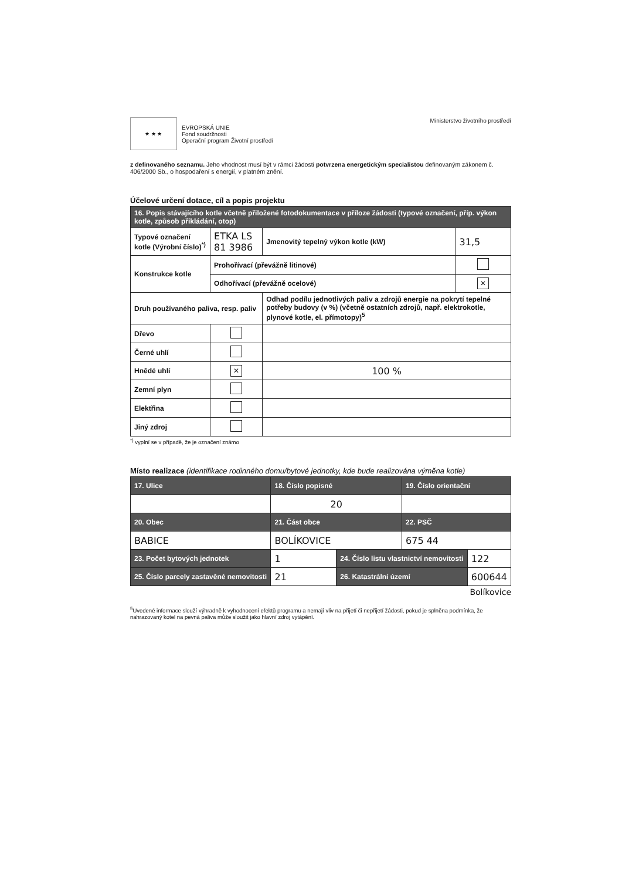★ ★ ★
EVROPSKÁ UNIE
Fond soudržnosti
Operační program Životní prostředí
Ministerstvo životního prostředí
z definovaného seznamu. Jeho vhodnost musí být v rámci žádosti potvrzena energetickým specialistou definovaným zákonem č. 406/2000 Sb., o hospodaření s energií, v platném znění.
Účelové určení dotace, cíl a popis projektu
| 16. Popis stávajícího kotle včetně přiložené fotodokumentace v příloze žádosti (typové označení, příp. výkon kotle, způsob přikládání, otop) | | | |
| --- | --- | --- | --- |
| Typové označení kotle (Výrobní číslo)<sup>*)</sup> | ETKA LS 81 3986 | Jmenovitý tepelný výkon kotle (kW) | 31,5 |
| Konstrukce kotle | Prohořívací (převážně litinové) | | |
| | Odhořívací (převážně ocelové) | | ✕ |
| Druh používaného paliva, resp. paliv | | Odhad podílu jednotlivých paliv a zdrojů energie na pokrytí tepelné potřeby budovy (v %) (včetně ostatních zdrojů, např. elektrokotle, plynové kotle, el. přímotopy)<sup>5</sup> | |
| Dřevo | | | |
| Černé uhlí | | | |
| Hnědé uhlí | ✕ | 100 % | |
| Zemní plyn | | | |
| Elektřina | | | |
| Jiný zdroj | | | |
<sup>*)</sup> vyplní se v případě, že je označení známo
Místo realizace (identifikace rodinného domu/bytové jednotky, kde bude realizována výměna kotle)
| 17. Ulice | 18. Číslo popisné | | 19. Číslo orientační | |
| --- | --- | --- | --- | --- |
| | 20 | | | |
| 20. Obec | 21. Část obce | | 22. PSČ | |
| BABICE | BOLÍKOVICE | | 675 44 | |
| 23. Počet bytových jednotek | 1 | 24. Číslo listu vlastnictví nemovitosti | | 122 |
| 25. Číslo parcely zastavěné nemovitosti | 21 | 26. Katastrální území | | 600644 |
Bolíkovice
<sup>5</sup> Uvedené informace slouží výhradně k vyhodnocení efektů programu a nemají vliv na přijetí či nepřijetí žádosti, pokud je splněna podmínka, že nahrazovaný kotel na pevná paliva může sloužit jako hlavní zdroj vytápění.